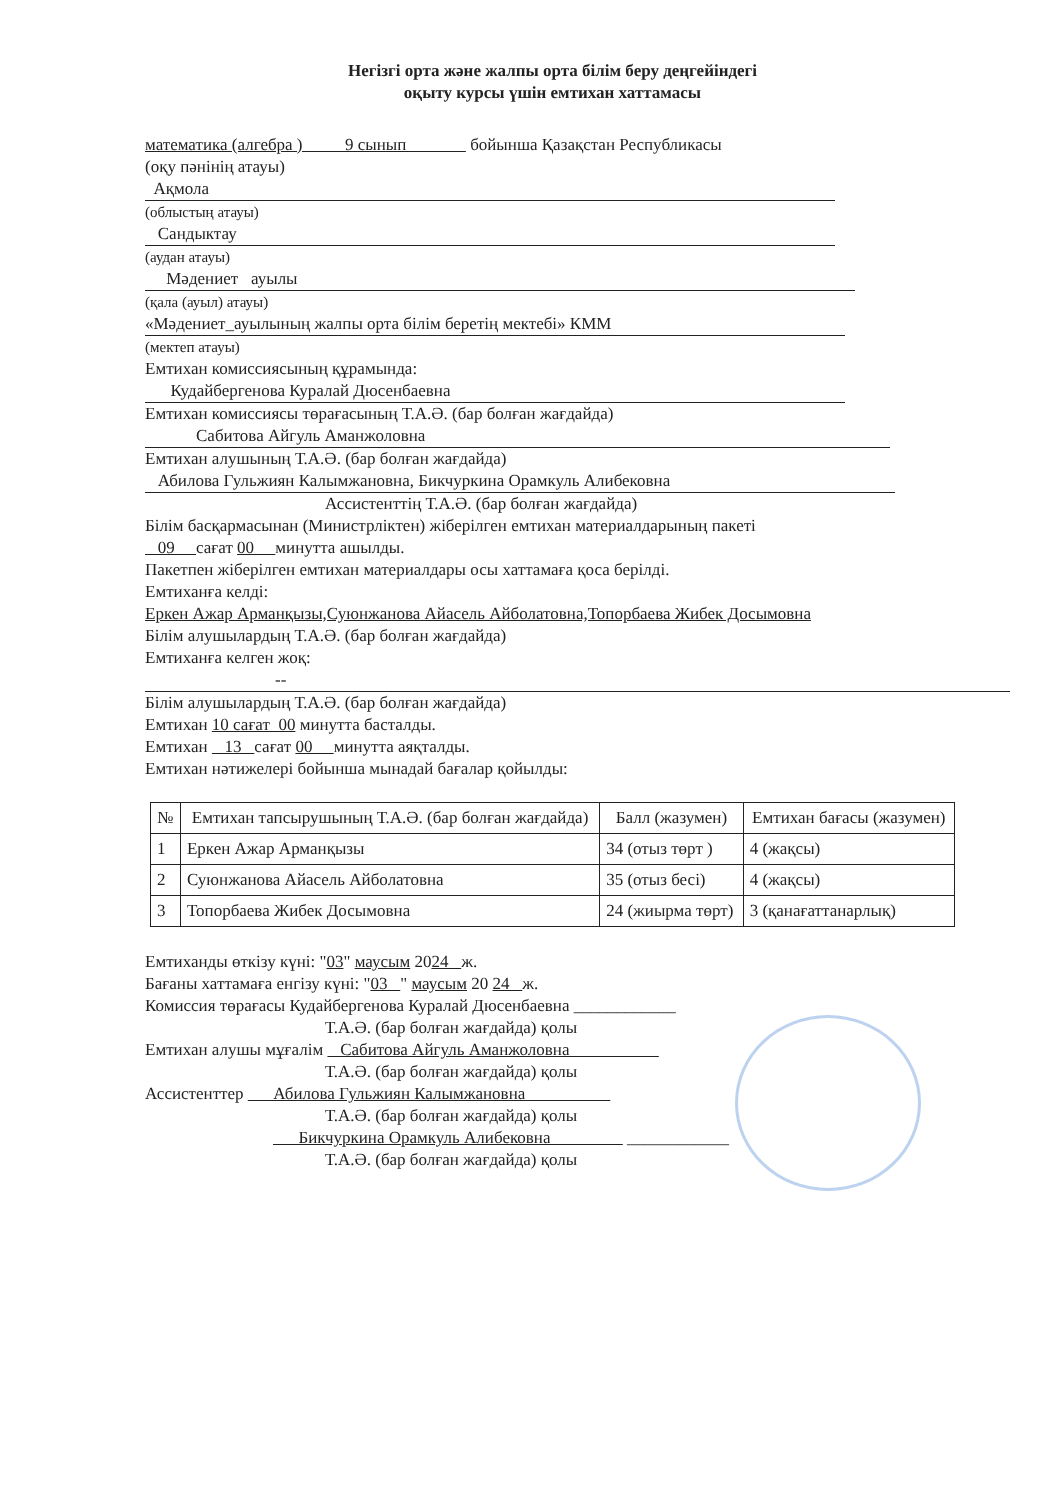Негізгі орта және жалпы орта білім беру деңгейіндегі
оқыту курсы үшін емтихан хаттамасы
математика (алгебра ) 9 сынып бойынша Қазақстан Республикасы
(оқу пәнінің атауы)
Ақмола
(облыстың атауы)
Сандыктау
(аудан атауы)
Мәдениет ауылы
(қала (ауыл) атауы)
«Мәдениет_ауылының жалпы орта білім беретің мектебі» КММ
(мектеп атауы)
Емтихан комиссиясының құрамында:
Кудайбергенова Куралай Дюсенбаевна
Емтихан комиссиясы төрағасының Т.А.Ә. (бар болған жағдайда)
Сабитова Айгуль Аманжоловна
Емтихан алушының Т.А.Ә. (бар болған жағдайда)
Абилова Гульжиян Калымжановна, Бикчуркина Орамкуль Алибековна
Ассистенттің Т.А.Ә. (бар болған жағдайда)
Білім басқармасынан (Министрліктен) жіберілген емтихан материалдарының пакеті
09 сағат 00 минутта ашылды.
Пакетпен жіберілген емтихан материалдары осы хаттамаға қоса берілді.
Емтиханға келді:
Еркен Ажар Арманқызы,Суюнжанова Айасель Айболатовна,Топорбаева Жибек Досымовна
Білім алушылардың Т.А.Ә. (бар болған жағдайда)
Емтиханға келген жоқ:
--
Білім алушылардың Т.А.Ә. (бар болған жағдайда)
Емтихан 10 сағат 00 минутта басталды.
Емтихан 13 сағат 00 минутта аяқталды.
Емтихан нәтижелері бойынша мынадай бағалар қойылды:
| № | Емтихан тапсырушының Т.А.Ә. (бар болған жағдайда) | Балл (жазумен) | Емтихан бағасы (жазумен) |
| --- | --- | --- | --- |
| 1 | Еркен Ажар Арманқызы | 34 (отыз төрт ) | 4 (жақсы) |
| 2 | Суюнжанова Айасель Айболатовна | 35 (отыз бесі) | 4 (жақсы) |
| 3 | Топорбаева Жибек Досымовна | 24 (жиырма төрт) | 3 (қанағаттанарлық) |
Емтиханды өткізу күні: "03" маусым 2024 ж.
Бағаны хаттамаға енгізу күні: "03 " маусым 20 24 ж.
Комиссия төрағасы Кудайбергенова Куралай Дюсенбаевна ____________
Т.А.Ә. (бар болған жағдайда) қолы
Емтихан алушы мұғалім Сабитова Айгуль Аманжоловна
Т.А.Ә. (бар болған жағдайда) қолы
Ассистенттер Абилова Гульжиян Калымжановна
Т.А.Ә. (бар болған жағдайда) қолы
Бикчуркина Орамкуль Алибековна ____________
Т.А.Ә. (бар болған жағдайда) қолы